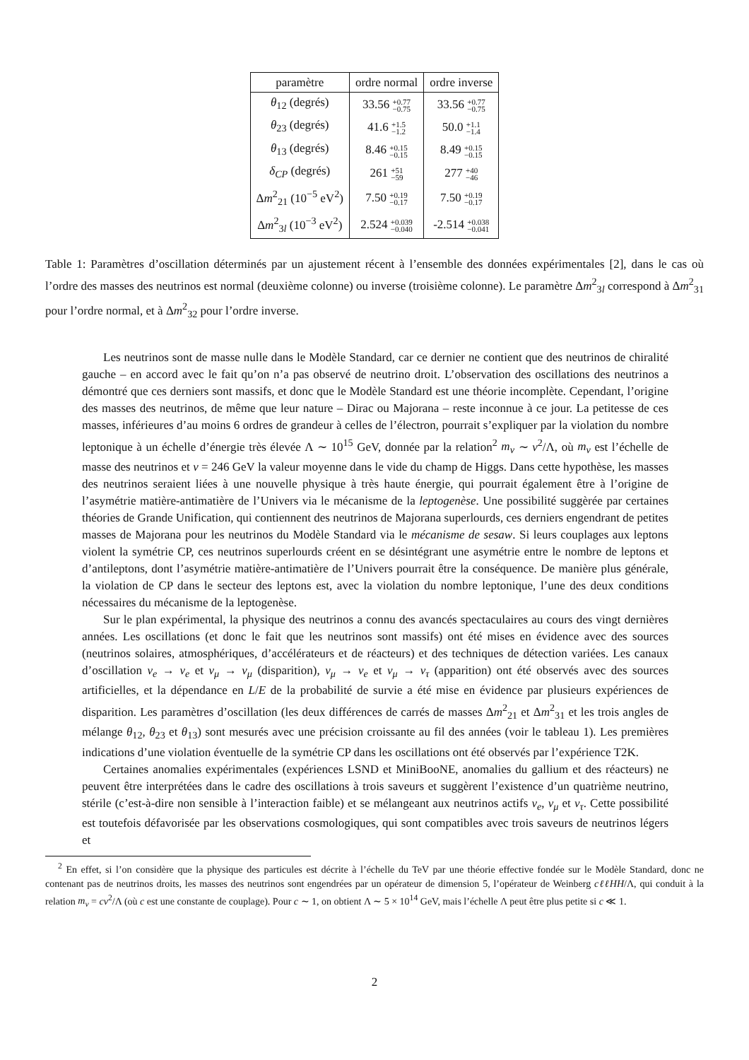| paramètre | ordre normal | ordre inverse |
| --- | --- | --- |
| θ<sub>12</sub> (degrés) | 33.56 +0.77 −0.75 | 33.56 +0.77 −0.75 |
| θ<sub>23</sub> (degrés) | 41.6 +1.5 −1.2 | 50.0 +1.1 −1.4 |
| θ<sub>13</sub> (degrés) | 8.46 +0.15 −0.15 | 8.49 +0.15 −0.15 |
| δ<sub>CP</sub> (degrés) | 261 +51 −59 | 277 +40 −46 |
| Δ m<sup>2</sup><sub>21</sub> (10<sup>−5</sup> eV<sup>2</sup>) | 7.50 +0.19 −0.17 | 7.50 +0.19 −0.17 |
| Δ m<sup>2</sup><sub>3l</sub> (10<sup>−3</sup> eV<sup>2</sup>) | 2.524 +0.039 −0.040 | -2.514 +0.038 −0.041 |
Table 1: Paramètres d’oscillation déterminés par un ajustement récent à l’ensemble des données expérimentales [2], dans le cas où l’ordre des masses des neutrinos est normal (deuxième colonne) ou inverse (troisième colonne). Le paramètre Δm<sup>2</sup><sub>3l</sub> correspond à Δm<sup>2</sup><sub>31</sub> pour l’ordre normal, et à Δm<sup>2</sup><sub>32</sub> pour l’ordre inverse.
Les neutrinos sont de masse nulle dans le Modèle Standard, car ce dernier ne contient que des neutrinos de chiralité gauche – en accord avec le fait qu’on n’a pas observé de neutrino droit. L’observation des oscillations des neutrinos a démontré que ces derniers sont massifs, et donc que le Modèle Standard est une théorie incomplète. Cependant, l’origine des masses des neutrinos, de même que leur nature – Dirac ou Majorana – reste inconnue à ce jour. La petitesse de ces masses, inférieures d’au moins 6 ordres de grandeur à celles de l’électron, pourrait s’expliquer par la violation du nombre leptonique à un échelle d’énergie très élevée Λ ∼ 10<sup>15</sup> GeV, donnée par la relation<sup>2</sup> m<sub>ν</sub> ∼ v<sup>2</sup>/Λ, où m<sub>ν</sub> est l’échelle de masse des neutrinos et v = 246 GeV la valeur moyenne dans le vide du champ de Higgs. Dans cette hypothèse, les masses des neutrinos seraient liées à une nouvelle physique à très haute énergie, qui pourrait également être à l’origine de l’asymétrie matière-antimatière de l’Univers via le mécanisme de la leptogenèse. Une possibilité suggèrée par certaines théories de Grande Unification, qui contiennent des neutrinos de Majorana superlourds, ces derniers engendrant de petites masses de Majorana pour les neutrinos du Modèle Standard via le mécanisme de sesaw. Si leurs couplages aux leptons violent la symétrie CP, ces neutrinos superlourds créent en se désintégrant une asymétrie entre le nombre de leptons et d’antileptons, dont l’asymétrie matière-antimatière de l’Univers pourrait être la conséquence. De manière plus générale, la violation de CP dans le secteur des leptons est, avec la violation du nombre leptonique, l’une des deux conditions nécessaires du mécanisme de la leptogenèse.
Sur le plan expérimental, la physique des neutrinos a connu des avancés spectaculaires au cours des vingt dernières années. Les oscillations (et donc le fait que les neutrinos sont massifs) ont été mises en évidence avec des sources (neutrinos solaires, atmosphériques, d’accélérateurs et de réacteurs) et des techniques de détection variées. Les canaux d’oscillation ν<sub>e</sub> → ν<sub>e</sub> et ν<sub>μ</sub> → ν<sub>μ</sub> (disparition), ν<sub>μ</sub> → ν<sub>e</sub> et ν<sub>μ</sub> → ν<sub>τ</sub> (apparition) ont été observés avec des sources artificielles, et la dépendance en L/E de la probabilité de survie a été mise en évidence par plusieurs expériences de disparition. Les paramètres d’oscillation (les deux différences de carrés de masses Δm<sup>2</sup><sub>21</sub> et Δm<sup>2</sup><sub>31</sub> et les trois angles de mélange θ<sub>12</sub>, θ<sub>23</sub> et θ<sub>13</sub>) sont mesurés avec une précision croissante au fil des années (voir le tableau 1). Les premières indications d’une violation éventuelle de la symétrie CP dans les oscillations ont été observés par l’expérience T2K.
Certaines anomalies expérimentales (expériences LSND et MiniBooNE, anomalies du gallium et des réacteurs) ne peuvent être interprétées dans le cadre des oscillations à trois saveurs et suggèrent l’existence d’un quatrième neutrino, stérile (c’est-à-dire non sensible à l’interaction faible) et se mélangeant aux neutrinos actifs ν<sub>e</sub>, ν<sub>μ</sub> et ν<sub>τ</sub>. Cette possibilité est toutefois défavorisée par les observations cosmologiques, qui sont compatibles avec trois saveurs de neutrinos légers et
<sup>2</sup> En effet, si l’on considère que la physique des particules est décrite à l’échelle du TeV par une théorie effective fondée sur le Modèle Standard, donc ne contenant pas de neutrinos droits, les masses des neutrinos sont engendrées par un opérateur de dimension 5, l’opérateur de Weinberg cℓℓHH/Λ, qui conduit à la relation m<sub>ν</sub> = cv<sup>2</sup>/Λ (où c est une constante de couplage). Pour c ∼ 1, on obtient Λ ∼ 5 × 10<sup>14</sup> GeV, mais l’échelle Λ peut être plus petite si c ≪ 1.
2